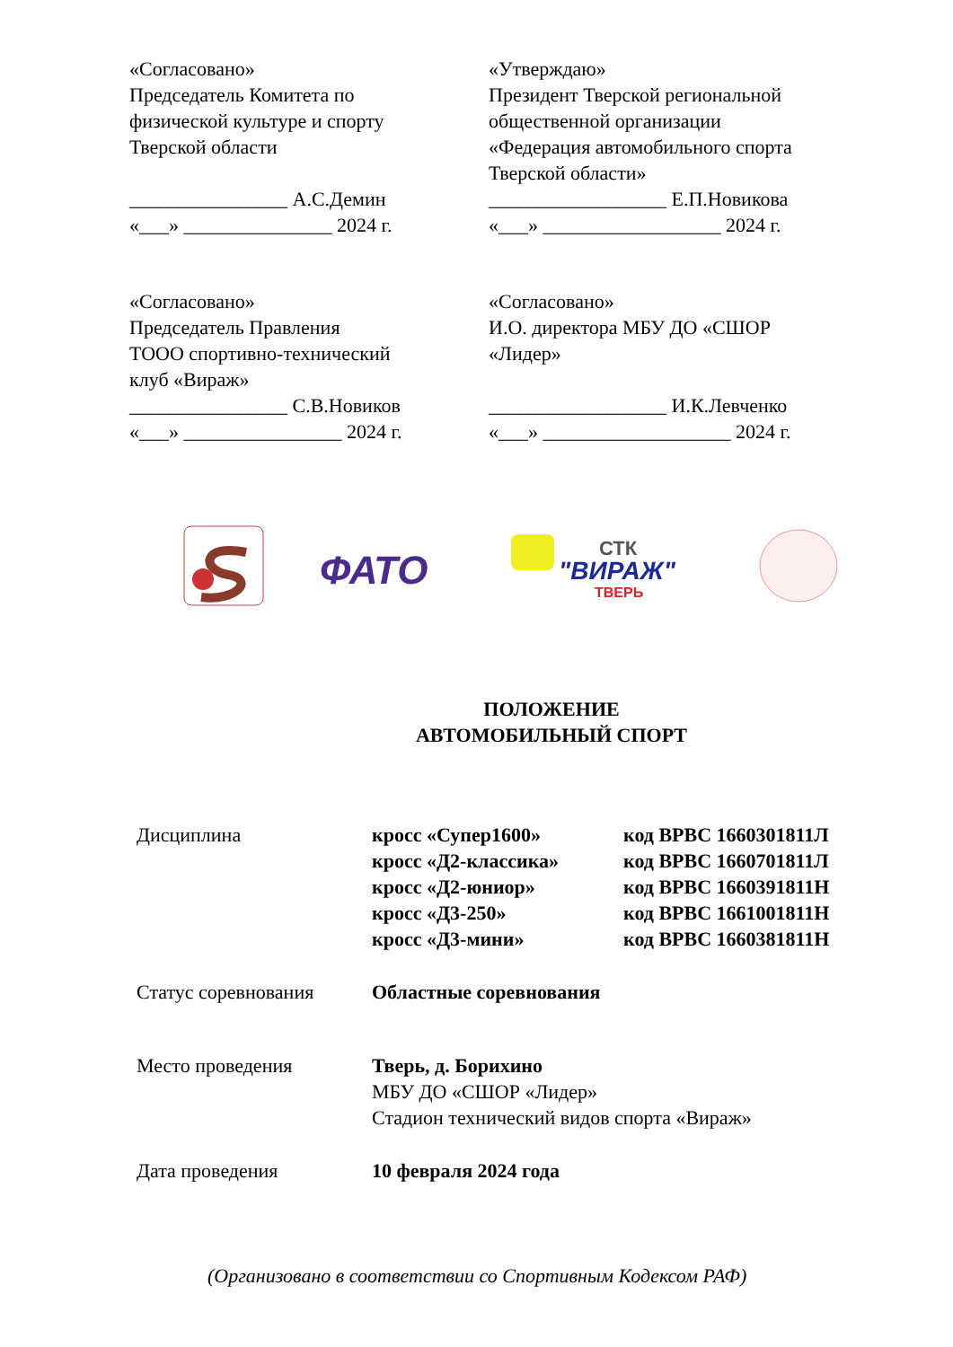«Согласовано»
Председатель Комитета по
физической культуре и спорту
Тверской области
________________ А.С.Демин
«___» _______________ 2024 г.
«Утверждаю»
Президент Тверской региональной
общественной организации
«Федерация автомобильного спорта
Тверской области»
__________________ Е.П.Новикова
«___» __________________ 2024 г.
«Согласовано»
Председатель Правления
ТООО спортивно-технический
клуб «Вираж»
________________ С.В.Новиков
«___» ________________ 2024 г.
«Согласовано»
И.О. директора МБУ ДО «СШОР
«Лидер»
__________________ И.К.Левченко
«___» ___________________ 2024 г.
ФАТО
СТК
"ВИРАЖ"
ТВЕРЬ
ПОЛОЖЕНИЕ
АВТОМОБИЛЬНЫЙ СПОРТ
| Дисциплина | кросс «Супер1600» кросс «Д2-классика» кросс «Д2-юниор» кросс «Д3-250» кросс «Д3-мини» | код ВРВС 1660301811Л код ВРВС 1660701811Л код ВРВС 1660391811Н код ВРВС 1661001811Н код ВРВС 1660381811Н |
| Статус соревнования | Областные соревнования | |
| Место проведения | Тверь, д. Борихино МБУ ДО «СШОР «Лидер» Стадион технический видов спорта «Вираж» | |
| Дата проведения | 10 февраля 2024 года | |
(Организовано в соответствии со Спортивным Кодексом РАФ)